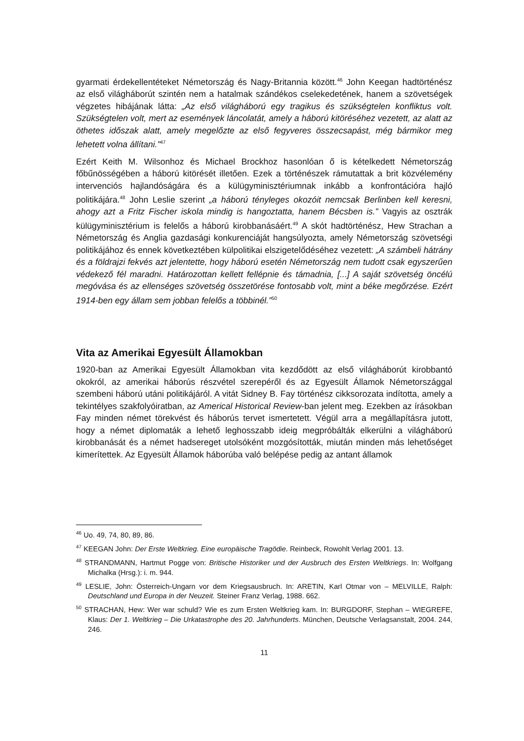gyarmati érdekellentéteket Németország és Nagy-Britannia között.<sup>46</sup> John Keegan hadtörténész az első világháborút szintén nem a hatalmak szándékos cselekedetének, hanem a szövetségek végzetes hibájának látta: „Az első világháború egy tragikus és szükségtelen konfliktus volt. Szükségtelen volt, mert az események láncolatát, amely a háború kitöréséhez vezetett, az alatt az öthetes időszak alatt, amely megelőzte az első fegyveres összecsapást, még bármikor meg lehetett volna állítani.”<sup>47</sup>
Ezért Keith M. Wilsonhoz és Michael Brockhoz hasonlóan ő is kételkedett Németország főbűnösségében a háború kitörését illetően. Ezek a történészek rámutattak a brit közvélemény intervenciós hajlandóságára és a külügyminisztériumnak inkább a konfrontációra hajló politikájára.<sup>48</sup> John Leslie szerint „a háború tényleges okozóit nemcsak Berlinben kell keresni, ahogy azt a Fritz Fischer iskola mindig is hangoztatta, hanem Bécsben is.” Vagyis az osztrák külügyminisztérium is felelős a háború kirobbanásáért.<sup>49</sup> A skót hadtörténész, Hew Strachan a Németország és Anglia gazdasági konkurenciáját hangsúlyozta, amely Németország szövetségi politikájához és ennek következtében külpolitikai elszigetelődéséhez vezetett: „A számbeli hátrány és a földrajzi fekvés azt jelentette, hogy háború esetén Németország nem tudott csak egyszerűen védekező fél maradni. Határozottan kellett fellépnie és támadnia, [...] A saját szövetség öncélú megóvása és az ellenséges szövetség összetörése fontosabb volt, mint a béke megőrzése. Ezért 1914-ben egy állam sem jobban felelős a többinél.”<sup>50</sup>
Vita az Amerikai Egyesült Államokban
1920-ban az Amerikai Egyesült Államokban vita kezdődött az első világháborút kirobbantó okokról, az amerikai háborús részvétel szerepéről és az Egyesült Államok Németországgal szembeni háború utáni politikájáról. A vitát Sidney B. Fay történész cikksorozata indította, amely a tekintélyes szakfolyóiratban, az Americal Historical Review-ban jelent meg. Ezekben az írásokban Fay minden német törekvést és háborús tervet ismertetett. Végül arra a megállapításra jutott, hogy a német diplomaták a lehető leghosszabb ideig megpróbálták elkerülni a világháború kirobbanását és a német hadsereget utolsóként mozgósították, miután minden más lehetőséget kimerítettek. Az Egyesült Államok háborúba való belépése pedig az antant államok
<sup>46</sup> Uo. 49, 74, 80, 89, 86.
<sup>47</sup> KEEGAN John: Der Erste Weltkrieg. Eine europäische Tragödie. Reinbeck, Rowohlt Verlag 2001. 13.
<sup>48</sup> STRANDMANN, Hartmut Pogge von: Britische Historiker und der Ausbruch des Ersten Weltkriegs. In: Wolfgang Michalka (Hrsg.): i. m. 944.
<sup>49</sup> LESLIE, John: Österreich-Ungarn vor dem Kriegsausbruch. In: ARETIN, Karl Otmar von – MELVILLE, Ralph: Deutschland und Europa in der Neuzeit. Steiner Franz Verlag, 1988. 662.
<sup>50</sup> STRACHAN, Hew: Wer war schuld? Wie es zum Ersten Weltkrieg kam. In: BURGDORF, Stephan – WIEGREFE, Klaus: Der 1. Weltkrieg – Die Urkatastrophe des 20. Jahrhunderts. München, Deutsche Verlagsanstalt, 2004. 244, 246.
11